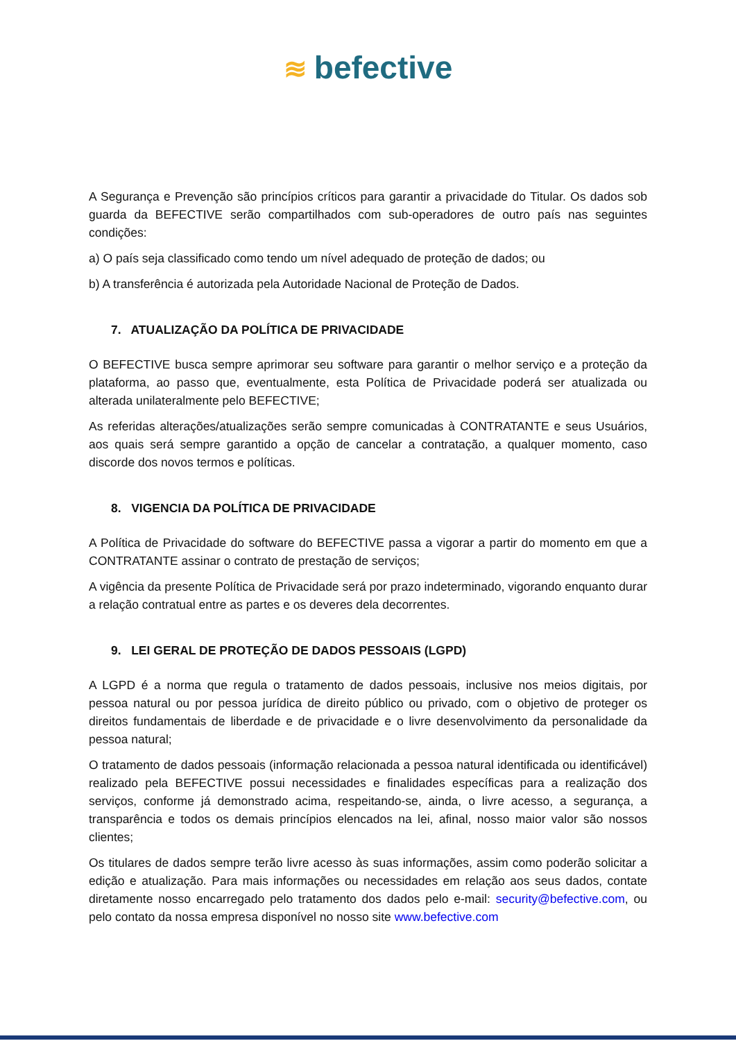≋ befective
A Segurança e Prevenção são princípios críticos para garantir a privacidade do Titular. Os dados sob guarda da BEFECTIVE serão compartilhados com sub-operadores de outro país nas seguintes condições:
a) O país seja classificado como tendo um nível adequado de proteção de dados; ou
b) A transferência é autorizada pela Autoridade Nacional de Proteção de Dados.
7. ATUALIZAÇÃO DA POLÍTICA DE PRIVACIDADE
O BEFECTIVE busca sempre aprimorar seu software para garantir o melhor serviço e a proteção da plataforma, ao passo que, eventualmente, esta Política de Privacidade poderá ser atualizada ou alterada unilateralmente pelo BEFECTIVE;
As referidas alterações/atualizações serão sempre comunicadas à CONTRATANTE e seus Usuários, aos quais será sempre garantido a opção de cancelar a contratação, a qualquer momento, caso discorde dos novos termos e políticas.
8. VIGENCIA DA POLÍTICA DE PRIVACIDADE
A Política de Privacidade do software do BEFECTIVE passa a vigorar a partir do momento em que a CONTRATANTE assinar o contrato de prestação de serviços;
A vigência da presente Política de Privacidade será por prazo indeterminado, vigorando enquanto durar a relação contratual entre as partes e os deveres dela decorrentes.
9. LEI GERAL DE PROTEÇÃO DE DADOS PESSOAIS (LGPD)
A LGPD é a norma que regula o tratamento de dados pessoais, inclusive nos meios digitais, por pessoa natural ou por pessoa jurídica de direito público ou privado, com o objetivo de proteger os direitos fundamentais de liberdade e de privacidade e o livre desenvolvimento da personalidade da pessoa natural;
O tratamento de dados pessoais (informação relacionada a pessoa natural identificada ou identificável) realizado pela BEFECTIVE possui necessidades e finalidades específicas para a realização dos serviços, conforme já demonstrado acima, respeitando-se, ainda, o livre acesso, a segurança, a transparência e todos os demais princípios elencados na lei, afinal, nosso maior valor são nossos clientes;
Os titulares de dados sempre terão livre acesso às suas informações, assim como poderão solicitar a edição e atualização. Para mais informações ou necessidades em relação aos seus dados, contate diretamente nosso encarregado pelo tratamento dos dados pelo e-mail: security@befective.com, ou pelo contato da nossa empresa disponível no nosso site www.befective.com